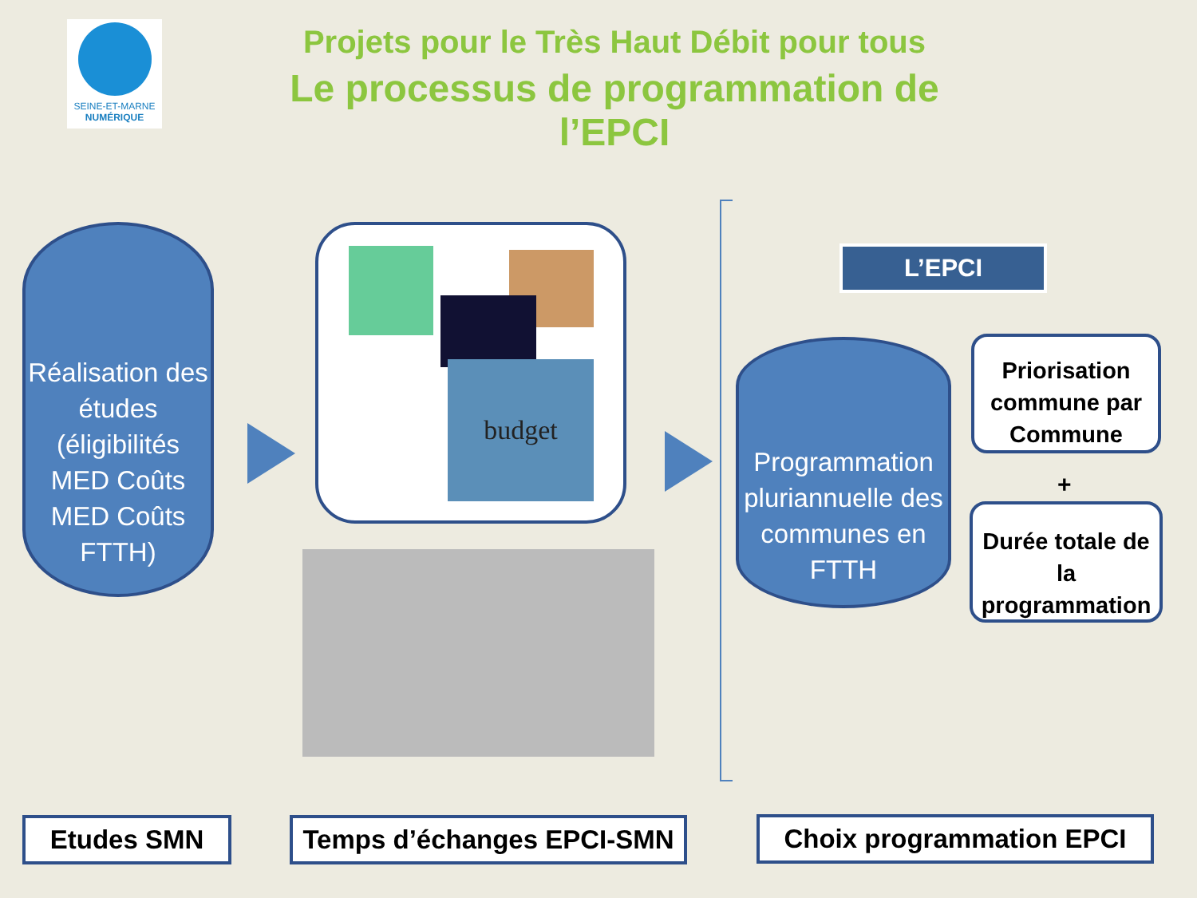SEINE-ET-MARNE
NUMÉRIQUE
Projets pour le Très Haut Débit pour tous
Le processus de programmation de l’EPCI
Réalisation des études (éligibilités MED Coûts MED Coûts FTTH)
budget
L’EPCI
Programmation pluriannuelle des communes en FTTH
Priorisation commune par Commune
+
Durée totale de la programmation
Etudes SMN
Temps d’échanges EPCI-SMN
Choix programmation EPCI